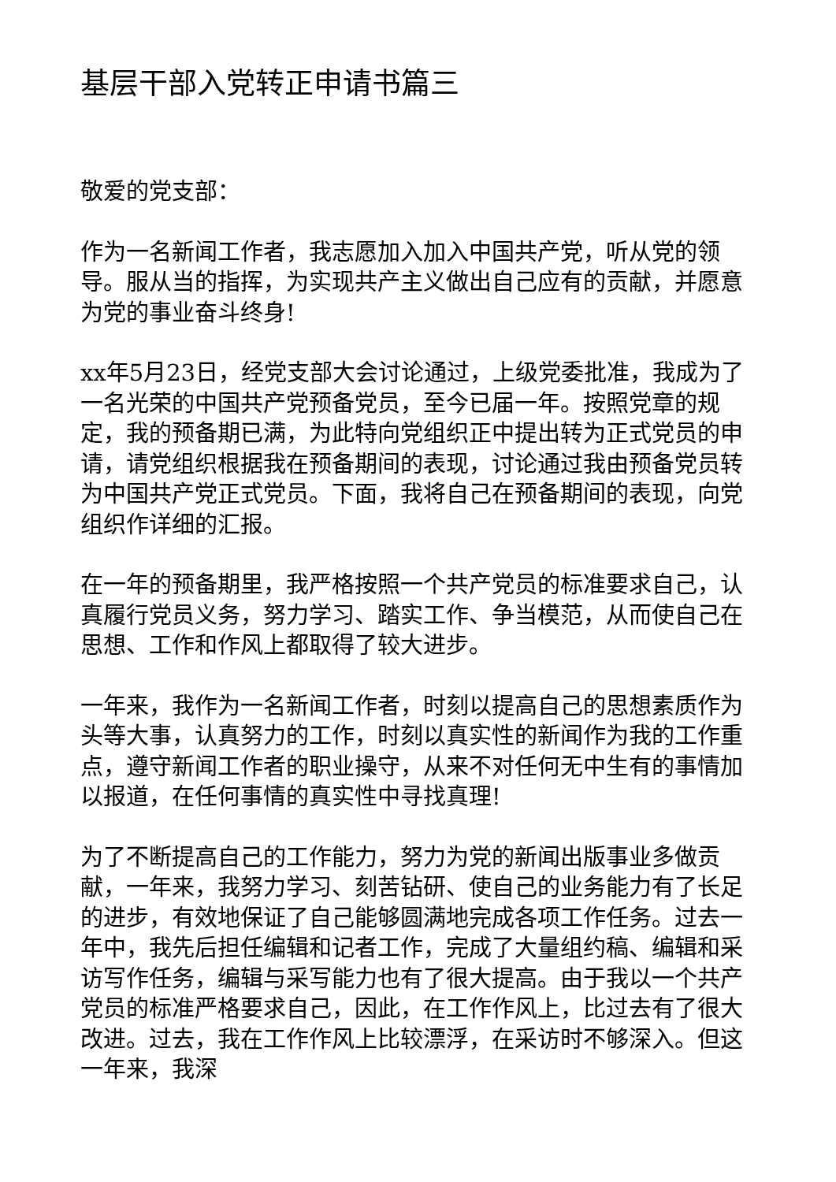基层干部入党转正申请书篇三
敬爱的党支部：
作为一名新闻工作者，我志愿加入加入中国共产党，听从党的领导。服从当的指挥，为实现共产主义做出自己应有的贡献，并愿意为党的事业奋斗终身!
xx年5月23日，经党支部大会讨论通过，上级党委批准，我成为了一名光荣的中国共产党预备党员，至今已届一年。按照党章的规定，我的预备期已满，为此特向党组织正中提出转为正式党员的申请，请党组织根据我在预备期间的表现，讨论通过我由预备党员转为中国共产党正式党员。下面，我将自己在预备期间的表现，向党组织作详细的汇报。
在一年的预备期里，我严格按照一个共产党员的标准要求自己，认真履行党员义务，努力学习、踏实工作、争当模范，从而使自己在思想、工作和作风上都取得了较大进步。
一年来，我作为一名新闻工作者，时刻以提高自己的思想素质作为头等大事，认真努力的工作，时刻以真实性的新闻作为我的工作重点，遵守新闻工作者的职业操守，从来不对任何无中生有的事情加以报道，在任何事情的真实性中寻找真理!
为了不断提高自己的工作能力，努力为党的新闻出版事业多做贡献，一年来，我努力学习、刻苦钻研、使自己的业务能力有了长足的进步，有效地保证了自己能够圆满地完成各项工作任务。过去一年中，我先后担任编辑和记者工作，完成了大量组约稿、编辑和采访写作任务，编辑与采写能力也有了很大提高。由于我以一个共产党员的标准严格要求自己，因此，在工作作风上，比过去有了很大改进。过去，我在工作作风上比较漂浮，在采访时不够深入。但这一年来，我深